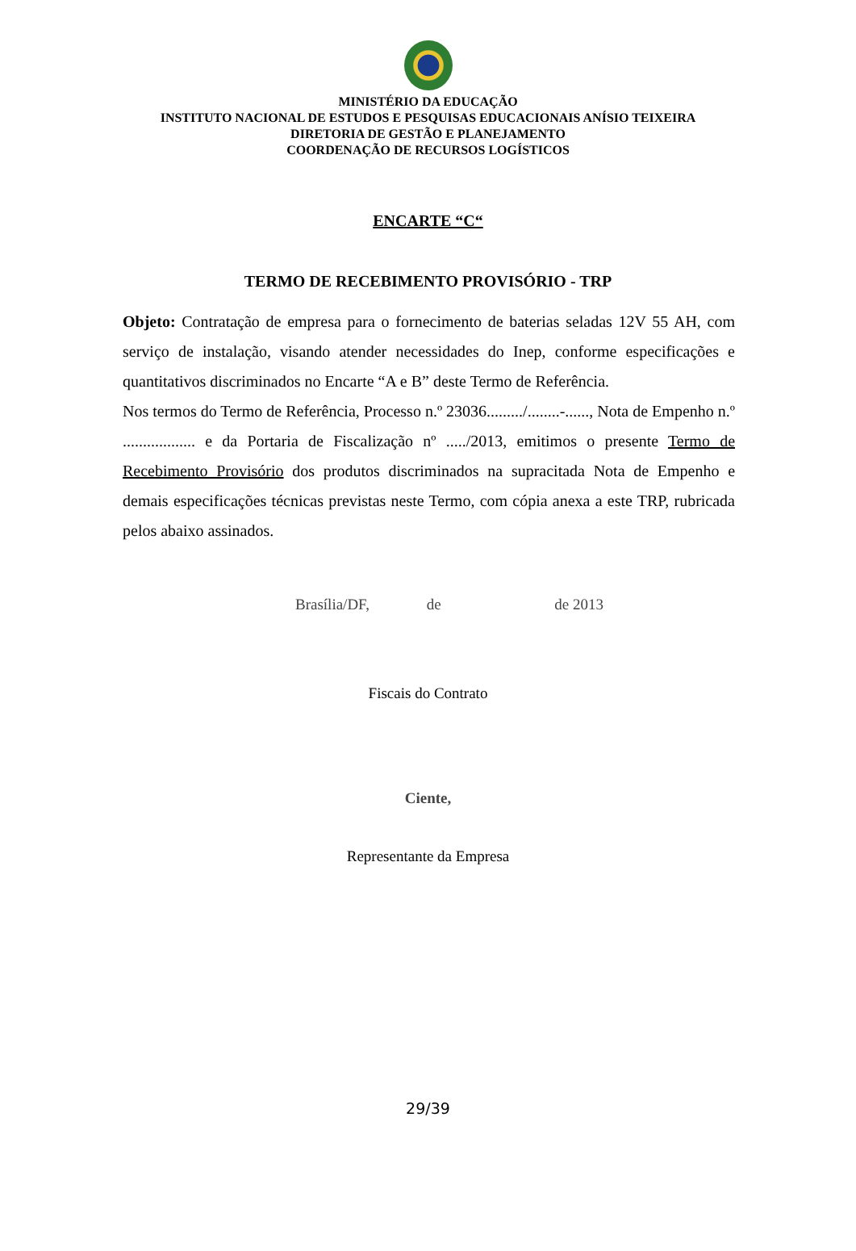MINISTÉRIO DA EDUCAÇÃO
INSTITUTO NACIONAL DE ESTUDOS E PESQUISAS EDUCACIONAIS ANÍSIO TEIXEIRA
DIRETORIA DE GESTÃO E PLANEJAMENTO
COORDENAÇÃO DE RECURSOS LOGÍSTICOS
ENCARTE “C“
TERMO DE RECEBIMENTO PROVISÓRIO - TRP
Objeto: Contratação de empresa para o fornecimento de baterias seladas 12V 55 AH, com serviço de instalação, visando atender necessidades do Inep, conforme especificações e quantitativos discriminados no Encarte “A e B” deste Termo de Referência.
Nos termos do Termo de Referência, Processo n.º 23036........./........-......, Nota de Empenho n.º .................. e da Portaria de Fiscalização nº ...../2013, emitimos o presente Termo de Recebimento Provisório dos produtos discriminados na supracitada Nota de Empenho e demais especificações técnicas previstas neste Termo, com cópia anexa a este TRP, rubricada pelos abaixo assinados.
Brasília/DF, de de 2013
Fiscais do Contrato
Ciente,
Representante da Empresa
29/39